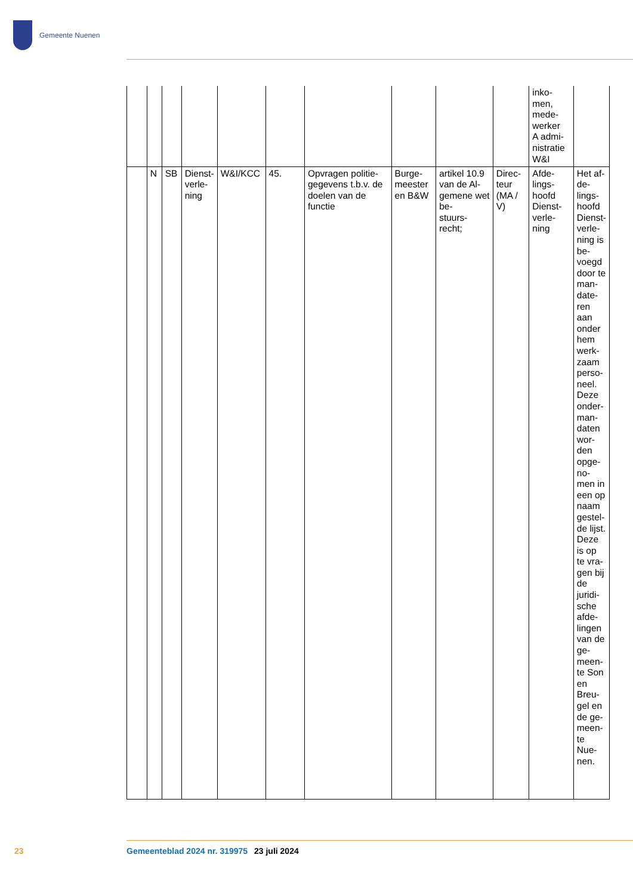Gemeente Nuenen
| | | | | | | | | | | inko- men, mede- werker A admi- nistratie W&I | |
| | N | SB | Dienst- verle- ning | W&I/KCC | 45. | Opvragen politie-gegevens t.b.v. de doelen van de functie | Burge- meester en B&W | artikel 10.9 van de Al- gemene wet be- stuurs- recht; | Direc- teur (MA / V) | Afde- lings- hoofd Dienst- verle- ning | Het af-de-lings-hoofd Dienst-verle-ning is be-voegd door te man-date-ren aan onder hem werk-zaam perso-neel. Deze onder-man-daten wor-den opge-no-men in een op naam gestel-de lijst. Deze is op te vra-gen bij de juridi-sche afde-lingen van de ge-meen-te Son en Breu-gel en de ge-meen-te Nue-nen. |
23 Gemeenteblad 2024 nr. 319975 23 juli 2024